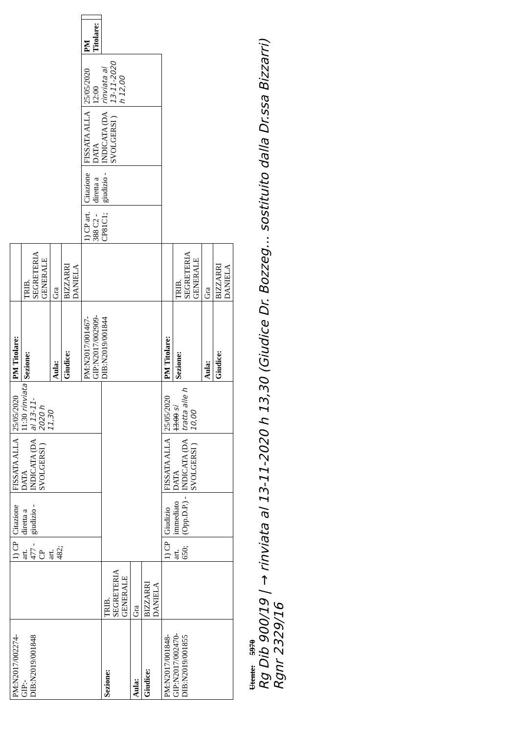| PM:N2017/002274- GIP:- DIB:N2019/001848 | | 1) CP art. 477 - CP art. 482; | Citazione diretta a giudizio - | FISSATA ALLA DATA INDICATA (DA SVOLGERSI ) | 25/05/2020 11:30 rinviata al 13-11-2020 h 11,30 | PM Titolare: | | | | | | | |
| | | | | | | Sezione: | TRIB. SEGRETERIA GENERALE | | | | | | |
| | | | | | | Aula: | Gra | | | | | | |
| | | | | | | Giudice: | BIZZARRI DANIELA | | | | | | |
| | | | | | | PM:N2017/001467- GIP:N2017/002909- DIB:N2019/001844 | | 1) CP art. 388 C2 - CP81C1; | Citazione diretta a giudizio - | FISSATA ALLA DATA INDICATA (DA SVOLGERSI ) | 25/05/2020 12:00 rinviata al 13-11-2020 h 12,00 | PM Titolare: | |
| Sezione: | TRIB. SEGRETERIA GENERALE | | | | | | | | | | | | |
| Aula: | Gra | | | | | | | | | | | | |
| Giudice: | BIZZARRI DANIELA | | | | | | | | | | | | |
| PM:N2017/001848- GIP:N2017/002470- DIB:N2019/001855 | | 1) CP art. 650; | Giudizio immediato (Opp.D.P.) - | FISSATA ALLA DATA INDICATA (DA SVOLGERSI ) | 25/05/2020 13:00 si tratta alle h 10,00 | PM Titolare: | | | | | | | |
| | | | | | | Sezione: | TRIB. SEGRETERIA GENERALE | | | | | | |
| | | | | | | Aula: | Gra | | | | | | |
| | | | | | | Giudice: | BIZZARRI DANIELA | | | | | | |
Utente: 5970
Rg Dib 900/19 | → rinviata al 13-11-2020 h 13,30 (Giudice Dr. Bozzeg… sostituito dalla Dr.ssa Bizzarri)
Rgnr 2329/16